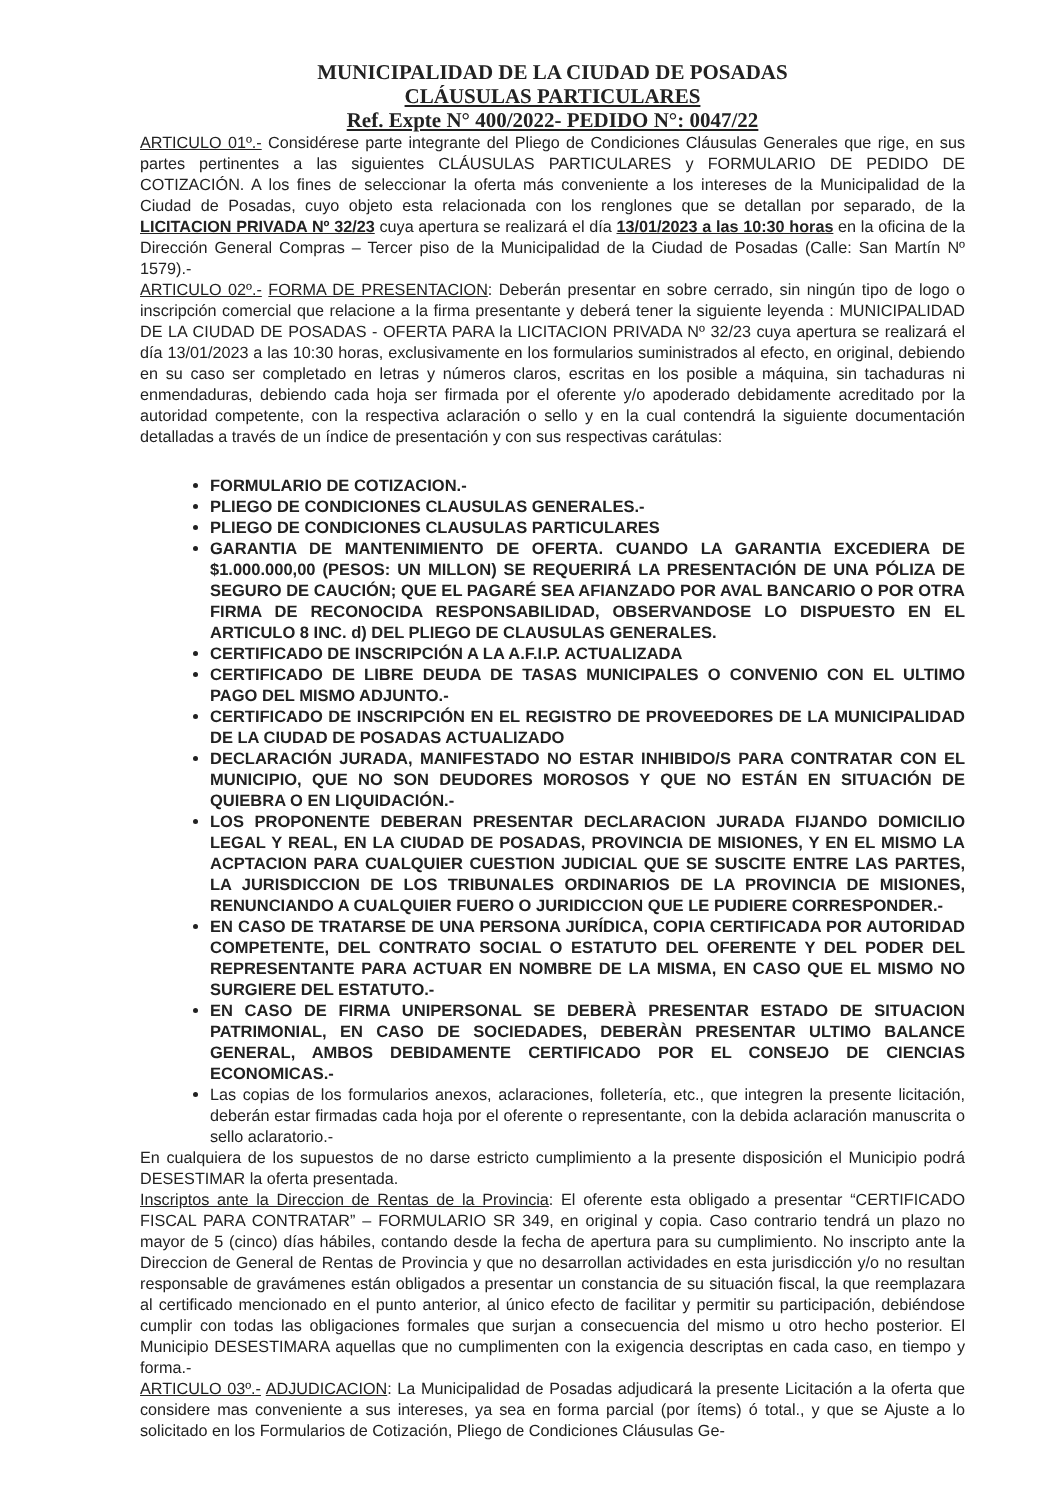MUNICIPALIDAD DE LA CIUDAD DE POSADAS
CLÁUSULAS PARTICULARES
Ref. Expte N° 400/2022- PEDIDO N°: 0047/22
ARTICULO 01º.- Considérese parte integrante del Pliego de Condiciones Cláusulas Generales que rige, en sus partes pertinentes a las siguientes CLÁUSULAS PARTICULARES y FORMULARIO DE PEDIDO DE COTIZACIÓN. A los fines de seleccionar la oferta más conveniente a los intereses de la Municipalidad de la Ciudad de Posadas, cuyo objeto esta relacionada con los renglones que se detallan por separado, de la LICITACION PRIVADA Nº 32/23 cuya apertura se realizará el día 13/01/2023 a las 10:30 horas en la oficina de la Dirección General Compras – Tercer piso de la Municipalidad de la Ciudad de Posadas (Calle: San Martín Nº 1579).-
ARTICULO 02º.- FORMA DE PRESENTACION: Deberán presentar en sobre cerrado, sin ningún tipo de logo o inscripción comercial que relacione a la firma presentante y deberá tener la siguiente leyenda : MUNICIPALIDAD DE LA CIUDAD DE POSADAS - OFERTA PARA la LICITACION PRIVADA Nº 32/23 cuya apertura se realizará el día 13/01/2023 a las 10:30 horas, exclusivamente en los formularios suministrados al efecto, en original, debiendo en su caso ser completado en letras y números claros, escritas en los posible a máquina, sin tachaduras ni enmendaduras, debiendo cada hoja ser firmada por el oferente y/o apoderado debidamente acreditado por la autoridad competente, con la respectiva aclaración o sello y en la cual contendrá la siguiente documentación detalladas a través de un índice de presentación y con sus respectivas carátulas:
FORMULARIO DE COTIZACION.-
PLIEGO DE CONDICIONES CLAUSULAS GENERALES.-
PLIEGO DE CONDICIONES CLAUSULAS PARTICULARES
GARANTIA DE MANTENIMIENTO DE OFERTA. CUANDO LA GARANTIA EXCEDIERA DE $1.000.000,00 (PESOS: UN MILLON) SE REQUERIRÁ LA PRESENTACIÓN DE UNA PÓLIZA DE SEGURO DE CAUCIÓN; QUE EL PAGARÉ SEA AFIANZADO POR AVAL BANCARIO O POR OTRA FIRMA DE RECONOCIDA RESPONSABILIDAD, OBSERVANDOSE LO DISPUESTO EN EL ARTICULO 8 INC. d) DEL PLIEGO DE CLAUSULAS GENERALES.
CERTIFICADO DE INSCRIPCIÓN A LA A.F.I.P. ACTUALIZADA
CERTIFICADO DE LIBRE DEUDA DE TASAS MUNICIPALES O CONVENIO CON EL ULTIMO PAGO DEL MISMO ADJUNTO.-
CERTIFICADO DE INSCRIPCIÓN EN EL REGISTRO DE PROVEEDORES DE LA MUNICIPALIDAD DE LA CIUDAD DE POSADAS ACTUALIZADO
DECLARACIÓN JURADA, MANIFESTADO NO ESTAR INHIBIDO/S PARA CONTRATAR CON EL MUNICIPIO, QUE NO SON DEUDORES MOROSOS Y QUE NO ESTÁN EN SITUACIÓN DE QUIEBRA O EN LIQUIDACIÓN.-
LOS PROPONENTE DEBERAN PRESENTAR DECLARACION JURADA FIJANDO DOMICILIO LEGAL Y REAL, EN LA CIUDAD DE POSADAS, PROVINCIA DE MISIONES, Y EN EL MISMO LA ACPTACION PARA CUALQUIER CUESTION JUDICIAL QUE SE SUSCITE ENTRE LAS PARTES, LA JURISDICCION DE LOS TRIBUNALES ORDINARIOS DE LA PROVINCIA DE MISIONES, RENUNCIANDO A CUALQUIER FUERO O JURIDICCION QUE LE PUDIERE CORRESPONDER.-
EN CASO DE TRATARSE DE UNA PERSONA JURÍDICA, COPIA CERTIFICADA POR AUTORIDAD COMPETENTE, DEL CONTRATO SOCIAL O ESTATUTO DEL OFERENTE Y DEL PODER DEL REPRESENTANTE PARA ACTUAR EN NOMBRE DE LA MISMA, EN CASO QUE EL MISMO NO SURGIERE DEL ESTATUTO.-
EN CASO DE FIRMA UNIPERSONAL SE DEBERÀ PRESENTAR ESTADO DE SITUACION PATRIMONIAL, EN CASO DE SOCIEDADES, DEBERÀN PRESENTAR ULTIMO BALANCE GENERAL, AMBOS DEBIDAMENTE CERTIFICADO POR EL CONSEJO DE CIENCIAS ECONOMICAS.-
Las copias de los formularios anexos, aclaraciones, folletería, etc., que integren la presente licitación, deberán estar firmadas cada hoja por el oferente o representante, con la debida aclaración manuscrita o sello aclaratorio.-
En cualquiera de los supuestos de no darse estricto cumplimiento a la presente disposición el Municipio podrá DESESTIMAR la oferta presentada.
Inscriptos ante la Direccion de Rentas de la Provincia: El oferente esta obligado a presentar “CERTIFICADO FISCAL PARA CONTRATAR” – FORMULARIO SR 349, en original y copia. Caso contrario tendrá un plazo no mayor de 5 (cinco) días hábiles, contando desde la fecha de apertura para su cumplimiento. No inscripto ante la Direccion de General de Rentas de Provincia y que no desarrollan actividades en esta jurisdicción y/o no resultan responsable de gravámenes están obligados a presentar un constancia de su situación fiscal, la que reemplazara al certificado mencionado en el punto anterior, al único efecto de facilitar y permitir su participación, debiéndose cumplir con todas las obligaciones formales que surjan a consecuencia del mismo u otro hecho posterior. El Municipio DESESTIMARA aquellas que no cumplimenten con la exigencia descriptas en cada caso, en tiempo y forma.-
ARTICULO 03º.- ADJUDICACION: La Municipalidad de Posadas adjudicará la presente Licitación a la oferta que considere mas conveniente a sus intereses, ya sea en forma parcial (por ítems) ó total., y que se Ajuste a lo solicitado en los Formularios de Cotización, Pliego de Condiciones Cláusulas Ge-